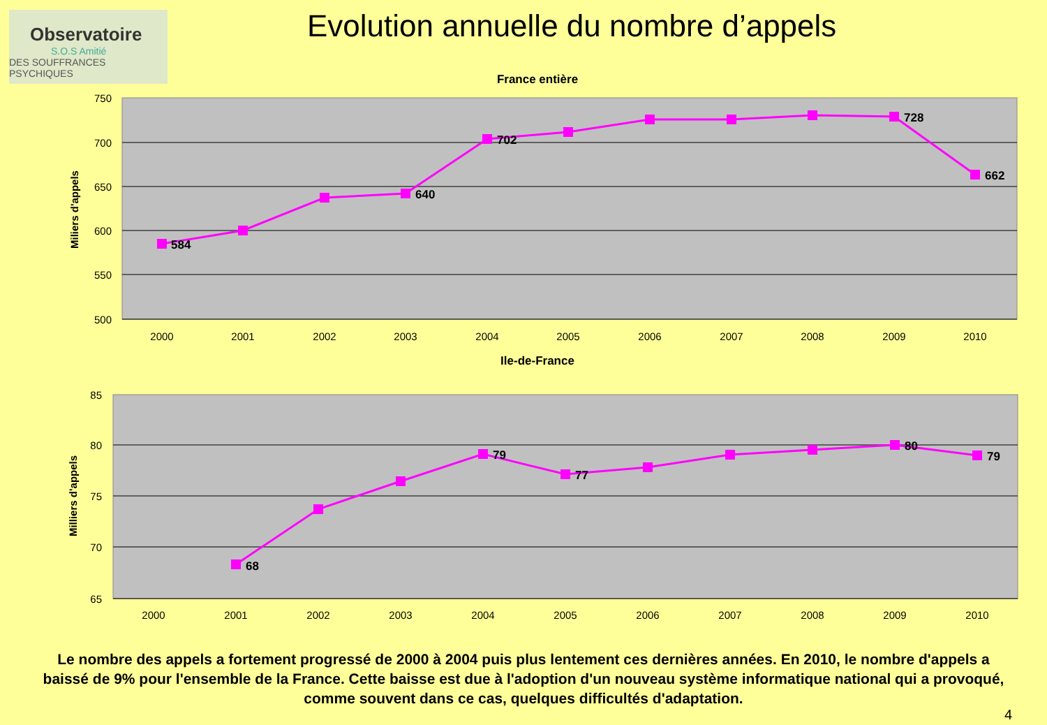Observatoire
S.O.S Amitié
DES SOUFFRANCES PSYCHIQUES
Evolution annuelle du nombre d’appels
France entière
750
700
650
600
550
500
Miliers d'appels
584
640
702
728
662
2000
2001
2002
2003
2004
2005
2006
2007
2008
2009
2010
Ile-de-France
85
80
75
70
65
Milliers d'appels
68
79
77
80
79
2000
2001
2002
2003
2004
2005
2006
2007
2008
2009
2010
Le nombre des appels a fortement progressé de 2000 à 2004 puis plus lentement ces dernières années. En 2010, le nombre d'appels a baissé de 9% pour l'ensemble de la France. Cette baisse est due à l'adoption d'un nouveau système informatique national qui a provoqué, comme souvent dans ce cas, quelques difficultés d'adaptation.
4